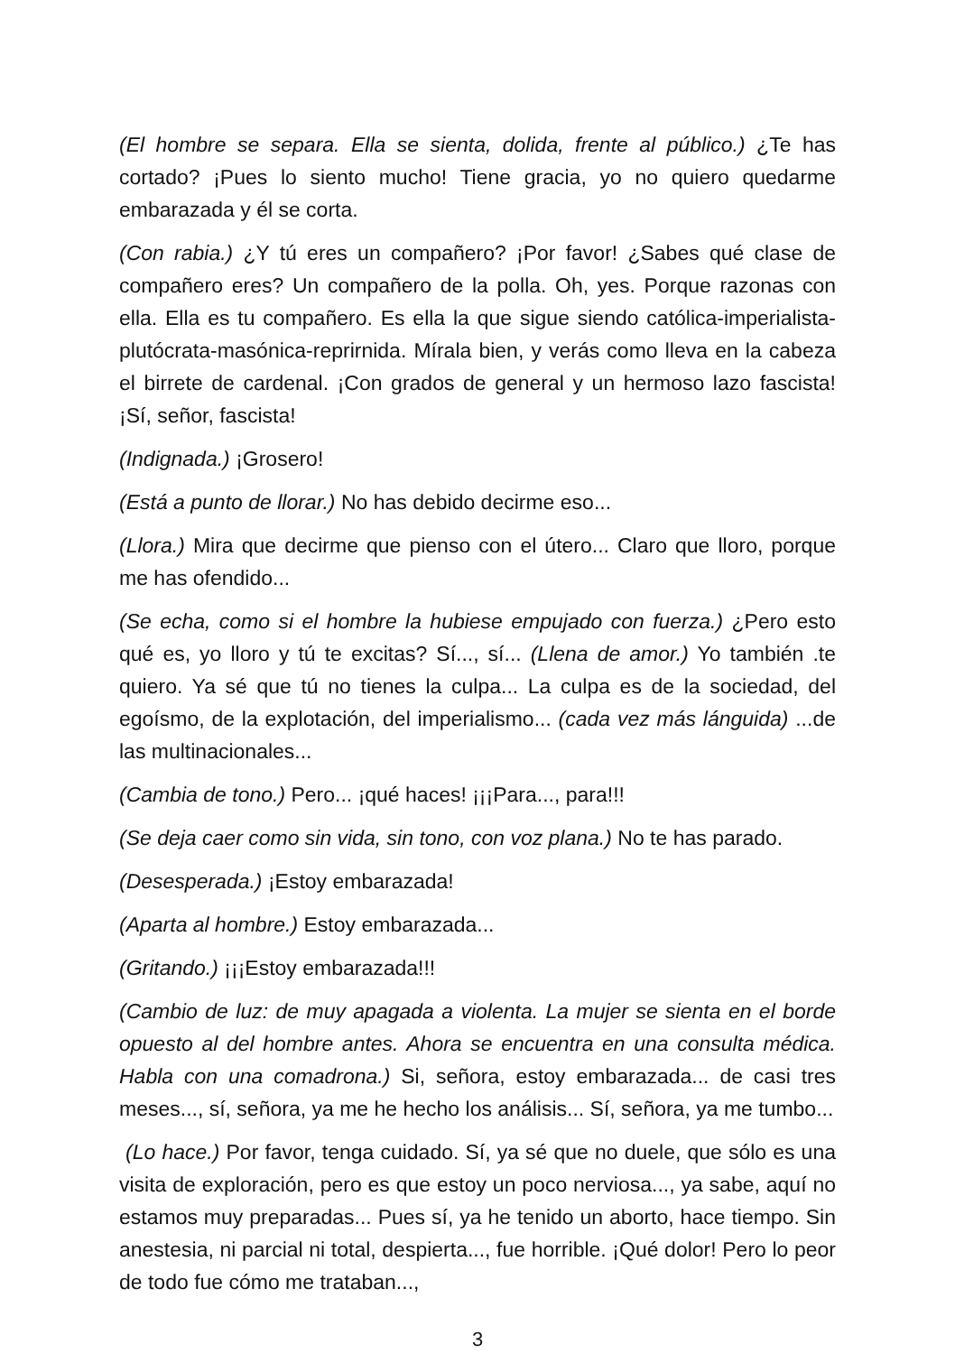(El hombre se separa. Ella se sienta, dolida, frente al público.) ¿Te has cortado? ¡Pues lo siento mucho! Tiene gracia, yo no quiero quedarme embarazada y él se corta.
(Con rabia.) ¿Y tú eres un compañero? ¡Por favor! ¿Sabes qué clase de compañero eres? Un compañero de la polla. Oh, yes. Porque razonas con ella. Ella es tu compañero. Es ella la que sigue siendo católica-imperialista-plutócrata-masónica-reprirnida. Mírala bien, y verás como lleva en la cabeza el birrete de cardenal. ¡Con grados de general y un hermoso lazo fascista! ¡Sí, señor, fascista!
(Indignada.) ¡Grosero!
(Está a punto de llorar.) No has debido decirme eso...
(Llora.) Mira que decirme que pienso con el útero... Claro que lloro, porque me has ofendido...
(Se echa, como si el hombre la hubiese empujado con fuerza.) ¿Pero esto qué es, yo lloro y tú te excitas? Sí..., sí... (Llena de amor.) Yo también .te quiero. Ya sé que tú no tienes la culpa... La culpa es de la sociedad, del egoísmo, de la explotación, del imperialismo... (cada vez más lánguida) ...de las multinacionales...
(Cambia de tono.) Pero... ¡qué haces! ¡¡¡Para..., para!!!
(Se deja caer como sin vida, sin tono, con voz plana.) No te has parado.
(Desesperada.) ¡Estoy embarazada!
(Aparta al hombre.) Estoy embarazada...
(Gritando.) ¡¡¡Estoy embarazada!!!
(Cambio de luz: de muy apagada a violenta. La mujer se sienta en el borde opuesto al del hombre antes. Ahora se encuentra en una consulta médica. Habla con una comadrona.) Si, señora, estoy embarazada... de casi tres meses..., sí, señora, ya me he hecho los análisis... Sí, señora, ya me tumbo...
(Lo hace.) Por favor, tenga cuidado. Sí, ya sé que no duele, que sólo es una visita de exploración, pero es que estoy un poco nerviosa..., ya sabe, aquí no estamos muy preparadas... Pues sí, ya he tenido un aborto, hace tiempo. Sin anestesia, ni parcial ni total, despierta..., fue horrible. ¡Qué dolor! Pero lo peor de todo fue cómo me trataban...,
3